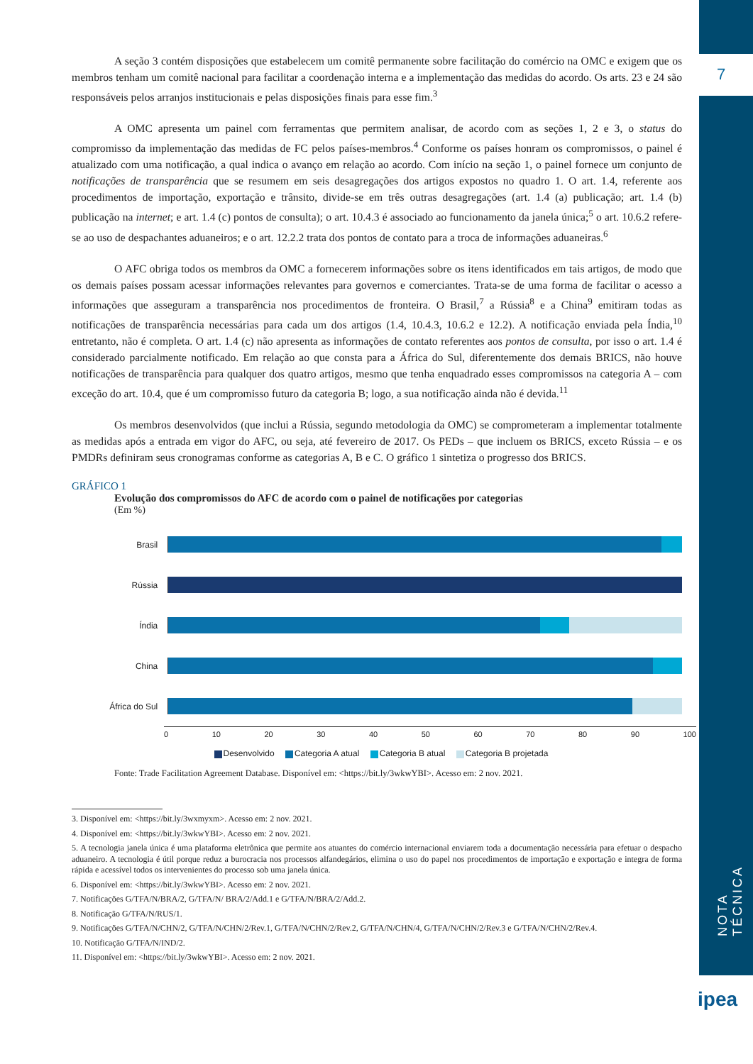7
NOTA TÉCNICA
ipea
A seção 3 contém disposições que estabelecem um comitê permanente sobre facilitação do comércio na OMC e exigem que os membros tenham um comitê nacional para facilitar a coordenação interna e a implementação das medidas do acordo. Os arts. 23 e 24 são responsáveis pelos arranjos institucionais e pelas disposições finais para esse fim.<sup>3</sup>
A OMC apresenta um painel com ferramentas que permitem analisar, de acordo com as seções 1, 2 e 3, o status do compromisso da implementação das medidas de FC pelos países-membros.<sup>4</sup> Conforme os países honram os compromissos, o painel é atualizado com uma notificação, a qual indica o avanço em relação ao acordo. Com início na seção 1, o painel fornece um conjunto de notificações de transparência que se resumem em seis desagregações dos artigos expostos no quadro 1. O art. 1.4, referente aos procedimentos de importação, exportação e trânsito, divide-se em três outras desagregações (art. 1.4 (a) publicação; art. 1.4 (b) publicação na internet; e art. 1.4 (c) pontos de consulta); o art. 10.4.3 é associado ao funcionamento da janela única;<sup>5</sup> o art. 10.6.2 refere-se ao uso de despachantes aduaneiros; e o art. 12.2.2 trata dos pontos de contato para a troca de informações aduaneiras.<sup>6</sup>
O AFC obriga todos os membros da OMC a fornecerem informações sobre os itens identificados em tais artigos, de modo que os demais países possam acessar informações relevantes para governos e comerciantes. Trata-se de uma forma de facilitar o acesso a informações que asseguram a transparência nos procedimentos de fronteira. O Brasil,<sup>7</sup> a Rússia<sup>8</sup> e a China<sup>9</sup> emitiram todas as notificações de transparência necessárias para cada um dos artigos (1.4, 10.4.3, 10.6.2 e 12.2). A notificação enviada pela Índia,<sup>10</sup> entretanto, não é completa. O art. 1.4 (c) não apresenta as informações de contato referentes aos pontos de consulta, por isso o art. 1.4 é considerado parcialmente notificado. Em relação ao que consta para a África do Sul, diferentemente dos demais BRICS, não houve notificações de transparência para qualquer dos quatro artigos, mesmo que tenha enquadrado esses compromissos na categoria A – com exceção do art. 10.4, que é um compromisso futuro da categoria B; logo, a sua notificação ainda não é devida.<sup>11</sup>
Os membros desenvolvidos (que inclui a Rússia, segundo metodologia da OMC) se comprometeram a implementar totalmente as medidas após a entrada em vigor do AFC, ou seja, até fevereiro de 2017. Os PEDs – que incluem os BRICS, exceto Rússia – e os PMDRs definiram seus cronogramas conforme as categorias A, B e C. O gráfico 1 sintetiza o progresso dos BRICS.
GRÁFICO 1
Evolução dos compromissos do AFC de acordo com o painel de notificações por categorias
(Em %)
Brasil
Rússia
Índia
China
África do Sul
0 10 20 30 40 50 60 70 80 90 100
Desenvolvido Categoria A atual Categoria B atual Categoria B projetada
Fonte: Trade Facilitation Agreement Database. Disponível em: <https://bit.ly/3wkwYBI>. Acesso em: 2 nov. 2021.
3. Disponível em: <https://bit.ly/3wxmyxm>. Acesso em: 2 nov. 2021.
4. Disponível em: <https://bit.ly/3wkwYBI>. Acesso em: 2 nov. 2021.
5. A tecnologia janela única é uma plataforma eletrônica que permite aos atuantes do comércio internacional enviarem toda a documentação necessária para efetuar o despacho aduaneiro. A tecnologia é útil porque reduz a burocracia nos processos alfandegários, elimina o uso do papel nos procedimentos de importação e exportação e integra de forma rápida e acessível todos os intervenientes do processo sob uma janela única.
6. Disponível em: <https://bit.ly/3wkwYBI>. Acesso em: 2 nov. 2021.
7. Notificações G/TFA/N/BRA/2, G/TFA/N/ BRA/2/Add.1 e G/TFA/N/BRA/2/Add.2.
8. Notificação G/TFA/N/RUS/1.
9. Notificações G/TFA/N/CHN/2, G/TFA/N/CHN/2/Rev.1, G/TFA/N/CHN/2/Rev.2, G/TFA/N/CHN/4, G/TFA/N/CHN/2/Rev.3 e G/TFA/N/CHN/2/Rev.4.
10. Notificação G/TFA/N/IND/2.
11. Disponível em: <https://bit.ly/3wkwYBI>. Acesso em: 2 nov. 2021.